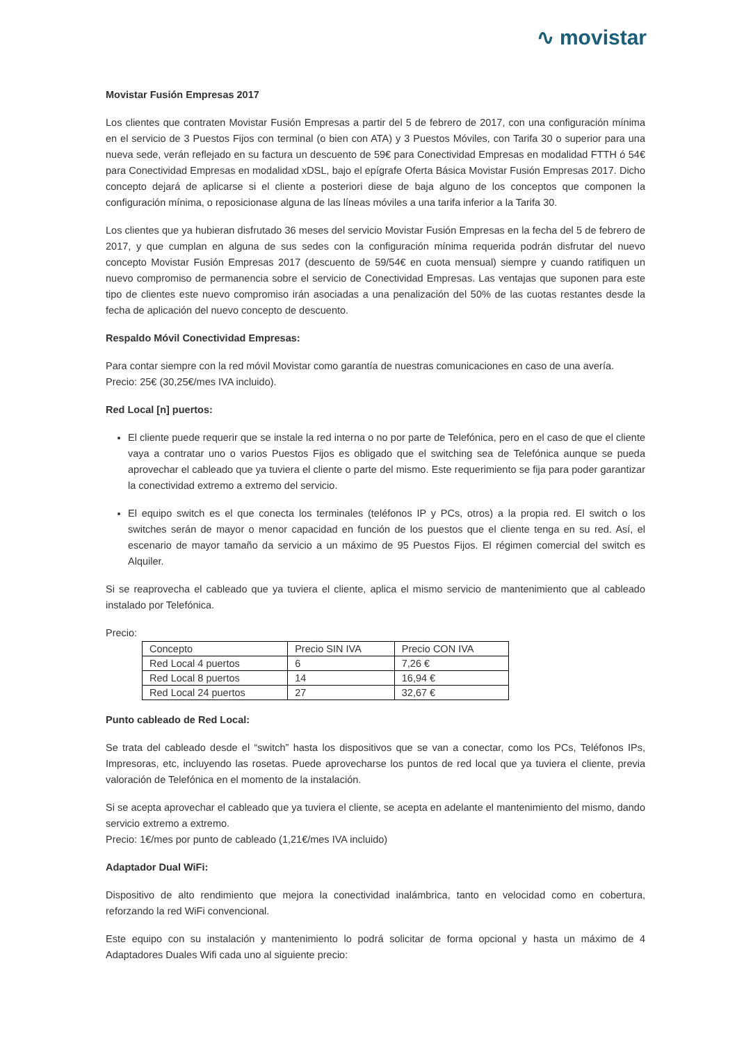∿ movistar
Movistar Fusión Empresas 2017
Los clientes que contraten Movistar Fusión Empresas a partir del 5 de febrero de 2017, con una configuración mínima en el servicio de 3 Puestos Fijos con terminal (o bien con ATA) y 3 Puestos Móviles, con Tarifa 30 o superior para una nueva sede, verán reflejado en su factura un descuento de 59€ para Conectividad Empresas en modalidad FTTH ó 54€ para Conectividad Empresas en modalidad xDSL, bajo el epígrafe Oferta Básica Movistar Fusión Empresas 2017. Dicho concepto dejará de aplicarse si el cliente a posteriori diese de baja alguno de los conceptos que componen la configuración mínima, o reposicionase alguna de las líneas móviles a una tarifa inferior a la Tarifa 30.
Los clientes que ya hubieran disfrutado 36 meses del servicio Movistar Fusión Empresas en la fecha del 5 de febrero de 2017, y que cumplan en alguna de sus sedes con la configuración mínima requerida podrán disfrutar del nuevo concepto Movistar Fusión Empresas 2017 (descuento de 59/54€ en cuota mensual) siempre y cuando ratifiquen un nuevo compromiso de permanencia sobre el servicio de Conectividad Empresas. Las ventajas que suponen para este tipo de clientes este nuevo compromiso irán asociadas a una penalización del 50% de las cuotas restantes desde la fecha de aplicación del nuevo concepto de descuento.
Respaldo Móvil Conectividad Empresas:
Para contar siempre con la red móvil Movistar como garantía de nuestras comunicaciones en caso de una avería.
Precio: 25€ (30,25€/mes IVA incluido).
Red Local [n] puertos:
El cliente puede requerir que se instale la red interna o no por parte de Telefónica, pero en el caso de que el cliente vaya a contratar uno o varios Puestos Fijos es obligado que el switching sea de Telefónica aunque se pueda aprovechar el cableado que ya tuviera el cliente o parte del mismo. Este requerimiento se fija para poder garantizar la conectividad extremo a extremo del servicio.
El equipo switch es el que conecta los terminales (teléfonos IP y PCs, otros) a la propia red. El switch o los switches serán de mayor o menor capacidad en función de los puestos que el cliente tenga en su red. Así, el escenario de mayor tamaño da servicio a un máximo de 95 Puestos Fijos. El régimen comercial del switch es Alquiler.
Si se reaprovecha el cableado que ya tuviera el cliente, aplica el mismo servicio de mantenimiento que al cableado instalado por Telefónica.
Precio:
| Concepto | Precio SIN IVA | Precio CON IVA |
| --- | --- | --- |
| Red Local 4 puertos | 6 | 7,26 € |
| Red Local 8 puertos | 14 | 16,94 € |
| Red Local 24 puertos | 27 | 32,67 € |
Punto cableado de Red Local:
Se trata del cableado desde el “switch” hasta los dispositivos que se van a conectar, como los PCs, Teléfonos IPs, Impresoras, etc, incluyendo las rosetas. Puede aprovecharse los puntos de red local que ya tuviera el cliente, previa valoración de Telefónica en el momento de la instalación.
Si se acepta aprovechar el cableado que ya tuviera el cliente, se acepta en adelante el mantenimiento del mismo, dando servicio extremo a extremo.
Precio: 1€/mes por punto de cableado (1,21€/mes IVA incluido)
Adaptador Dual WiFi:
Dispositivo de alto rendimiento que mejora la conectividad inalámbrica, tanto en velocidad como en cobertura, reforzando la red WiFi convencional.
Este equipo con su instalación y mantenimiento lo podrá solicitar de forma opcional y hasta un máximo de 4 Adaptadores Duales Wifi cada uno al siguiente precio: